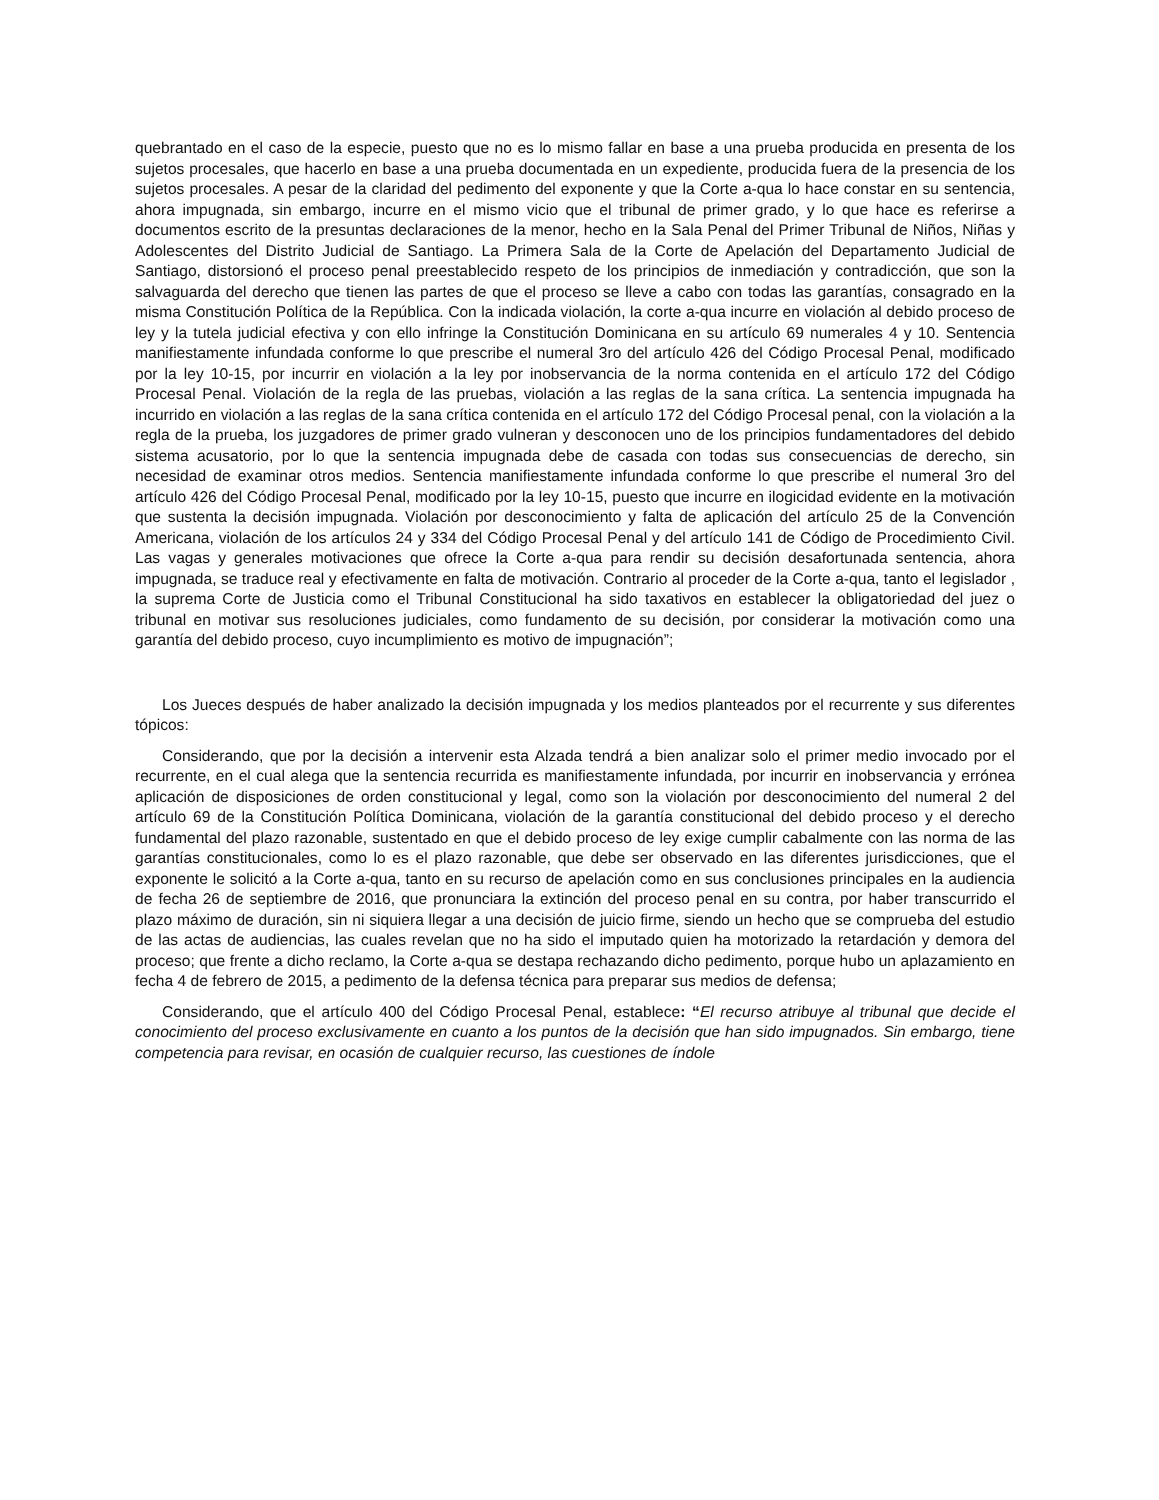quebrantado en el caso de la especie, puesto que no es lo mismo fallar en base a una prueba producida en presenta de los sujetos procesales, que hacerlo en base a una prueba documentada en un expediente, producida fuera de la presencia de los sujetos procesales. A pesar de la claridad del pedimento del exponente y que la Corte a-qua lo hace constar en su sentencia, ahora impugnada, sin embargo, incurre en el mismo vicio que el tribunal de primer grado, y lo que hace es referirse a documentos escrito de la presuntas declaraciones de la menor, hecho en la Sala Penal del Primer Tribunal de Niños, Niñas y Adolescentes del Distrito Judicial de Santiago. La Primera Sala de la Corte de Apelación del Departamento Judicial de Santiago, distorsionó el proceso penal preestablecido respeto de los principios de inmediación y contradicción, que son la salvaguarda del derecho que tienen las partes de que el proceso se lleve a cabo con todas las garantías, consagrado en la misma Constitución Política de la República. Con la indicada violación, la corte a-qua incurre en violación al debido proceso de ley y la tutela judicial efectiva y con ello infringe la Constitución Dominicana en su artículo 69 numerales 4 y 10. Sentencia manifiestamente infundada conforme lo que prescribe el numeral 3ro del artículo 426 del Código Procesal Penal, modificado por la ley 10-15, por incurrir en violación a la ley por inobservancia de la norma contenida en el artículo 172 del Código Procesal Penal. Violación de la regla de las pruebas, violación a las reglas de la sana crítica. La sentencia impugnada ha incurrido en violación a las reglas de la sana crítica contenida en el artículo 172 del Código Procesal penal, con la violación a la regla de la prueba, los juzgadores de primer grado vulneran y desconocen uno de los principios fundamentadores del debido sistema acusatorio, por lo que la sentencia impugnada debe de casada con todas sus consecuencias de derecho, sin necesidad de examinar otros medios. Sentencia manifiestamente infundada conforme lo que prescribe el numeral 3ro del artículo 426 del Código Procesal Penal, modificado por la ley 10-15, puesto que incurre en ilogicidad evidente en la motivación que sustenta la decisión impugnada. Violación por desconocimiento y falta de aplicación del artículo 25 de la Convención Americana, violación de los artículos 24 y 334 del Código Procesal Penal y del artículo 141 de Código de Procedimiento Civil. Las vagas y generales motivaciones que ofrece la Corte a-qua para rendir su decisión desafortunada sentencia, ahora impugnada, se traduce real y efectivamente en falta de motivación. Contrario al proceder de la Corte a-qua, tanto el legislador , la suprema Corte de Justicia como el Tribunal Constitucional ha sido taxativos en establecer la obligatoriedad del juez o tribunal en motivar sus resoluciones judiciales, como fundamento de su decisión, por considerar la motivación como una garantía del debido proceso, cuyo incumplimiento es motivo de impugnación”;
Los Jueces después de haber analizado la decisión impugnada y los medios planteados por el recurrente y sus diferentes tópicos:
Considerando, que por la decisión a intervenir esta Alzada tendrá a bien analizar solo el primer medio invocado por el recurrente, en el cual alega que la sentencia recurrida es manifiestamente infundada, por incurrir en inobservancia y errónea aplicación de disposiciones de orden constitucional y legal, como son la violación por desconocimiento del numeral 2 del artículo 69 de la Constitución Política Dominicana, violación de la garantía constitucional del debido proceso y el derecho fundamental del plazo razonable, sustentado en que el debido proceso de ley exige cumplir cabalmente con las norma de las garantías constitucionales, como lo es el plazo razonable, que debe ser observado en las diferentes jurisdicciones, que el exponente le solicitó a la Corte a-qua, tanto en su recurso de apelación como en sus conclusiones principales en la audiencia de fecha 26 de septiembre de 2016, que pronunciara la extinción del proceso penal en su contra, por haber transcurrido el plazo máximo de duración, sin ni siquiera llegar a una decisión de juicio firme, siendo un hecho que se comprueba del estudio de las actas de audiencias, las cuales revelan que no ha sido el imputado quien ha motorizado la retardación y demora del proceso; que frente a dicho reclamo, la Corte a-qua se destapa rechazando dicho pedimento, porque hubo un aplazamiento en fecha 4 de febrero de 2015, a pedimento de la defensa técnica para preparar sus medios de defensa;
Considerando, que el artículo 400 del Código Procesal Penal, establece: “El recurso atribuye al tribunal que decide el conocimiento del proceso exclusivamente en cuanto a los puntos de la decisión que han sido impugnados. Sin embargo, tiene competencia para revisar, en ocasión de cualquier recurso, las cuestiones de índole